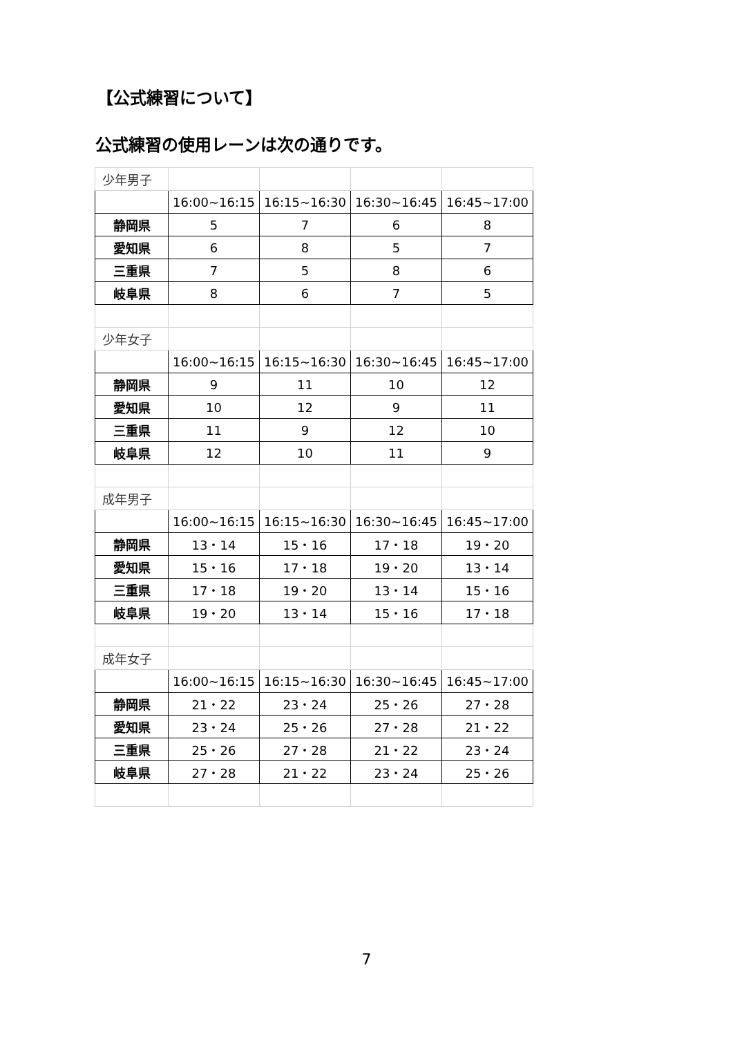【公式練習について】
公式練習の使用レーンは次の通りです。
| 少年男子 | | | | |
| | 16:00~16:15 | 16:15~16:30 | 16:30~16:45 | 16:45~17:00 |
| 静岡県 | 5 | 7 | 6 | 8 |
| 愛知県 | 6 | 8 | 5 | 7 |
| 三重県 | 7 | 5 | 8 | 6 |
| 岐阜県 | 8 | 6 | 7 | 5 |
| 少年女子 | | | | |
| | 16:00~16:15 | 16:15~16:30 | 16:30~16:45 | 16:45~17:00 |
| 静岡県 | 9 | 11 | 10 | 12 |
| 愛知県 | 10 | 12 | 9 | 11 |
| 三重県 | 11 | 9 | 12 | 10 |
| 岐阜県 | 12 | 10 | 11 | 9 |
| 成年男子 | | | | |
| | 16:00~16:15 | 16:15~16:30 | 16:30~16:45 | 16:45~17:00 |
| 静岡県 | 13・14 | 15・16 | 17・18 | 19・20 |
| 愛知県 | 15・16 | 17・18 | 19・20 | 13・14 |
| 三重県 | 17・18 | 19・20 | 13・14 | 15・16 |
| 岐阜県 | 19・20 | 13・14 | 15・16 | 17・18 |
| 成年女子 | | | | |
| | 16:00~16:15 | 16:15~16:30 | 16:30~16:45 | 16:45~17:00 |
| 静岡県 | 21・22 | 23・24 | 25・26 | 27・28 |
| 愛知県 | 23・24 | 25・26 | 27・28 | 21・22 |
| 三重県 | 25・26 | 27・28 | 21・22 | 23・24 |
| 岐阜県 | 27・28 | 21・22 | 23・24 | 25・26 |
7